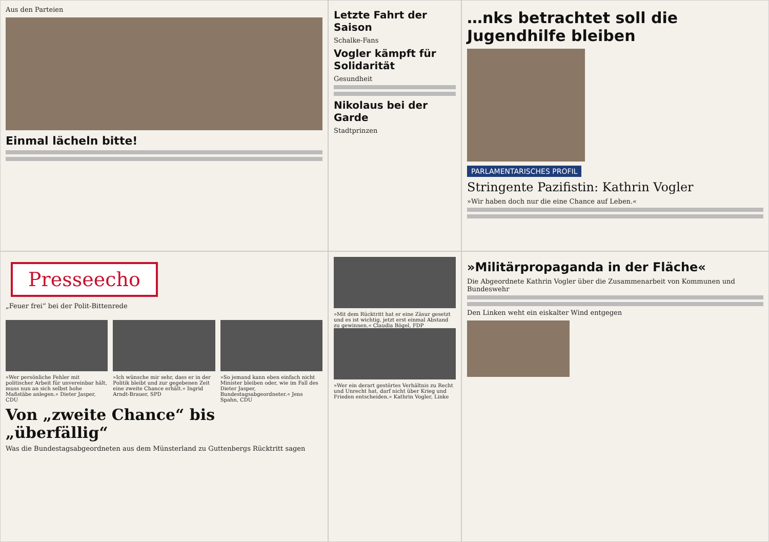Aus den Parteien
Einmal lächeln bitte!
Letzte Fahrt der Saison
Schalke-Fans
Vogler kämpft für Solidarität
Gesundheit
Nikolaus bei der Garde
Stadtprinzen
…nks betrachtet soll die Jugendhilfe bleiben
PARLAMENTARISCHES PROFIL
Stringente Pazifistin: Kathrin Vogler
»Wir haben doch nur die eine Chance auf Leben.«
Presseecho
„Feuer frei“ bei der Polit-Bittenrede
»Wer persönliche Fehler mit politischer Arbeit für unvereinbar hält, muss nun an sich selbst hohe Maßstäbe anlegen.« Dieter Jasper, CDU
»Ich wünsche mir sehr, dass er in der Politik bleibt und zur gegebenen Zeit eine zweite Chance erhält.« Ingrid Arndt-Brauer, SPD
»So jemand kann eben einfach nicht Minister bleiben oder, wie im Fall des Dieter Jasper, Bundestagsabgeordneter.« Jens Spahn, CDU
Von „zweite Chance“ bis „überfällig“
Was die Bundestagsabgeordneten aus dem Münsterland zu Guttenbergs Rücktritt sagen
»Mit dem Rücktritt hat er eine Zäsur gesetzt und es ist wichtig, jetzt erst einmal Abstand zu gewinnen.« Claudia Bögel, FDP
»Wer ein derart gestörtes Verhältnis zu Recht und Unrecht hat, darf nicht über Krieg und Frieden entscheiden.« Kathrin Vogler, Linke
»Militärpropaganda in der Fläche«
Die Abgeordnete Kathrin Vogler über die Zusammenarbeit von Kommunen und Bundeswehr
Den Linken weht ein eiskalter Wind entgegen